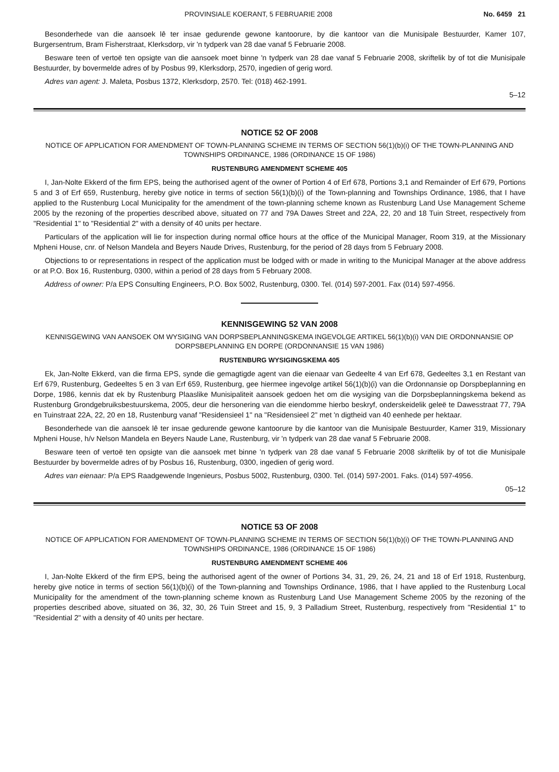PROVINSIALE KOERANT, 5 FEBRUARIE 2008 No. 6459 21
Besonderhede van die aansoek lê ter insae gedurende gewone kantoorure, by die kantoor van die Munisipale Bestuurder, Kamer 107, Burgersentrum, Bram Fisherstraat, Klerksdorp, vir 'n tydperk van 28 dae vanaf 5 Februarie 2008.
Besware teen of vertoë ten opsigte van die aansoek moet binne 'n tydperk van 28 dae vanaf 5 Februarie 2008, skriftelik by of tot die Munisipale Bestuurder, by bovermelde adres of by Posbus 99, Klerksdorp, 2570, ingedien of gerig word.
Adres van agent: J. Maleta, Posbus 1372, Klerksdorp, 2570. Tel: (018) 462-1991.
5–12
NOTICE 52 OF 2008
NOTICE OF APPLICATION FOR AMENDMENT OF TOWN-PLANNING SCHEME IN TERMS OF SECTION 56(1)(b)(i) OF THE TOWN-PLANNING AND TOWNSHIPS ORDINANCE, 1986 (ORDINANCE 15 OF 1986)
RUSTENBURG AMENDMENT SCHEME 405
I, Jan-Nolte Ekkerd of the firm EPS, being the authorised agent of the owner of Portion 4 of Erf 678, Portions 3,1 and Remainder of Erf 679, Portions 5 and 3 of Erf 659, Rustenburg, hereby give notice in terms of section 56(1)(b)(i) of the Town-planning and Townships Ordinance, 1986, that I have applied to the Rustenburg Local Municipality for the amendment of the town-planning scheme known as Rustenburg Land Use Management Scheme 2005 by the rezoning of the properties described above, situated on 77 and 79A Dawes Street and 22A, 22, 20 and 18 Tuin Street, respectively from "Residential 1" to "Residential 2" with a density of 40 units per hectare.
Particulars of the application will lie for inspection during normal office hours at the office of the Municipal Manager, Room 319, at the Missionary Mpheni House, cnr. of Nelson Mandela and Beyers Naude Drives, Rustenburg, for the period of 28 days from 5 February 2008.
Objections to or representations in respect of the application must be lodged with or made in writing to the Municipal Manager at the above address or at P.O. Box 16, Rustenburg, 0300, within a period of 28 days from 5 February 2008.
Address of owner: P/a EPS Consulting Engineers, P.O. Box 5002, Rustenburg, 0300. Tel. (014) 597-2001. Fax (014) 597-4956.
KENNISGEWING 52 VAN 2008
KENNISGEWING VAN AANSOEK OM WYSIGING VAN DORPSBEPLANNINGSKEMA INGEVOLGE ARTIKEL 56(1)(b)(i) VAN DIE ORDONNANSIE OP DORPSBEPLANNING EN DORPE (ORDONNANSIE 15 VAN 1986)
RUSTENBURG WYSIGINGSKEMA 405
Ek, Jan-Nolte Ekkerd, van die firma EPS, synde die gemagtigde agent van die eienaar van Gedeelte 4 van Erf 678, Gedeeltes 3,1 en Restant van Erf 679, Rustenburg, Gedeeltes 5 en 3 van Erf 659, Rustenburg, gee hiermee ingevolge artikel 56(1)(b)(i) van die Ordonnansie op Dorspbeplanning en Dorpe, 1986, kennis dat ek by Rustenburg Plaaslike Munisipaliteit aansoek gedoen het om die wysiging van die Dorpsbeplanningskema bekend as Rustenburg Grondgebruiksbestuurskema, 2005, deur die hersonering van die eiendomme hierbo beskryf, onderskeidelik geleë te Dawesstraat 77, 79A en Tuinstraat 22A, 22, 20 en 18, Rustenburg vanaf "Residensieel 1" na "Residensieel 2" met 'n digtheid van 40 eenhede per hektaar.
Besonderhede van die aansoek lê ter insae gedurende gewone kantoorure by die kantoor van die Munisipale Bestuurder, Kamer 319, Missionary Mpheni House, h/v Nelson Mandela en Beyers Naude Lane, Rustenburg, vir 'n tydperk van 28 dae vanaf 5 Februarie 2008.
Besware teen of vertoë ten opsigte van die aansoek met binne 'n tydperk van 28 dae vanaf 5 Februarie 2008 skriftelik by of tot die Munisipale Bestuurder by bovermelde adres of by Posbus 16, Rustenburg, 0300, ingedien of gerig word.
Adres van eienaar: P/a EPS Raadgewende Ingenieurs, Posbus 5002, Rustenburg, 0300. Tel. (014) 597-2001. Faks. (014) 597-4956.
05–12
NOTICE 53 OF 2008
NOTICE OF APPLICATION FOR AMENDMENT OF TOWN-PLANNING SCHEME IN TERMS OF SECTION 56(1)(b)(i) OF THE TOWN-PLANNING AND TOWNSHIPS ORDINANCE, 1986 (ORDINANCE 15 OF 1986)
RUSTENBURG AMENDMENT SCHEME 406
I, Jan-Nolte Ekkerd of the firm EPS, being the authorised agent of the owner of Portions 34, 31, 29, 26, 24, 21 and 18 of Erf 1918, Rustenburg, hereby give notice in terms of section 56(1)(b)(i) of the Town-planning and Townships Ordinance, 1986, that I have applied to the Rustenburg Local Municipality for the amendment of the town-planning scheme known as Rustenburg Land Use Management Scheme 2005 by the rezoning of the properties described above, situated on 36, 32, 30, 26 Tuin Street and 15, 9, 3 Palladium Street, Rustenburg, respectively from "Residential 1" to "Residential 2" with a density of 40 units per hectare.